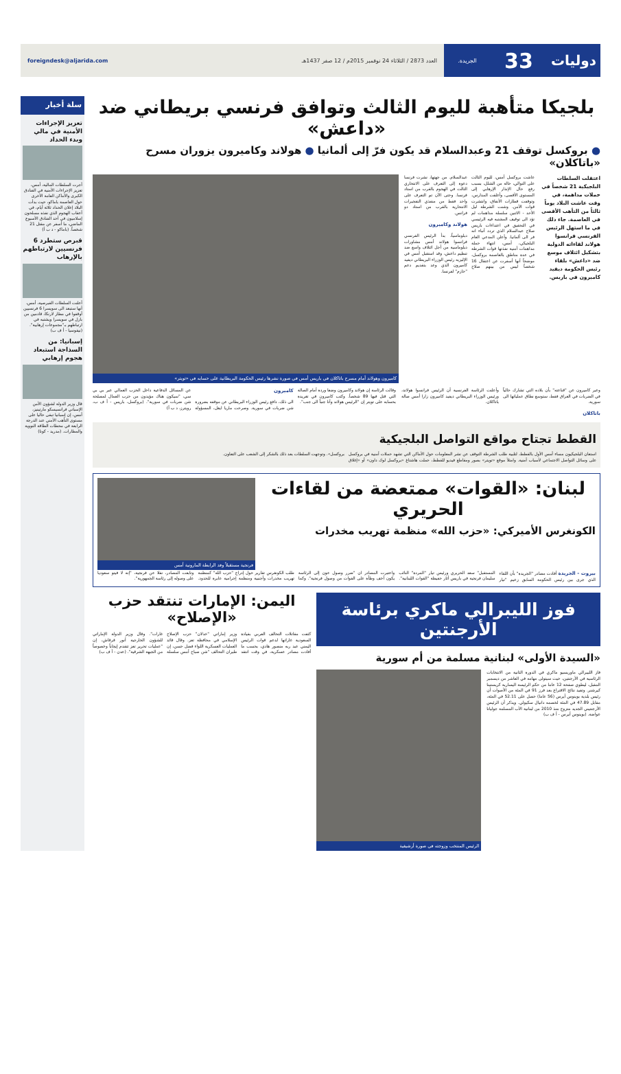دوليات
33 الجريدة. العدد 2873 / الثلاثاء 24 نوفمبر 2015م / 12 صفر 1437هـ foreigndesk@aljarida.com
بلجيكا متأهبة لليوم الثالث وتوافق فرنسي بريطاني ضد «داعش»
● بروكسل توقف 21 وعبدالسلام قد يكون فرّ إلى ألمانيا ● هولاند وكاميرون يزوران مسرح «باتاكلان»
اعتقلت السلطات البلجيكية 21 شخصاً في حملات مداهمة، في وقت عاشت البلاد يوماً ثالثاً من التأهب الأقصى في العاصمة. جاء ذلك في ما استهل الرئيس الفرنسي فرانسوا هولاند لقاءاته الدولية بتشكيل ائتلاف موسع ضد «داعش» بلقاء رئيس الحكومة ديفيد كاميرون في باريس.
عاشت بروكسل أمس، لليوم الثالث على التوالي، حالة من الشلل، بسبب رفع حال الإنذار الإرهابي إلى المستوى الأقصى، وأغلقت المدارس، وتوقفت قطارات الأنفاق، وانتشرت قوات الأمن. وشنت الشرطة ليل الأحد - الاثنين سلسلة مداهمات لم تؤد الى توقيف المشتبه فيه الرئيسي في التحقيق في اعتداءات باريس صلاح عبدالسلام الذي تردد أنباء انه فر الى ألمانيا. وأعلن المدعي العام البلجيكي، أمس، انتهاء حملة مداهمات أمنية نفذتها قوات الشرطة في عدة مناطق بالعاصمة بروكسل، موضحاً أنها أسفرت عن اعتقال 16 شخصاً ليس من بينهم صلاح عبدالسلام. من جهتها، نشرت فرنسا دعوة إلى التعرف على الانتحاري الثالث في الهجوم بالقرب من استاد فرنسا. وحتى الآن تم التعرف على واحد فقط من منفذي التفجيرات الانتحارية بالقرب من استاد دو فرانس.
هولاند وكاميرون
دبلوماسياً، بدأ الرئيس الفرنسي فرانسوا هولاند أمس مشاورات دبلوماسية من أجل ائتلاف واسع ضد تنظيم داعش، وقد استقبل أمس في الإليزيه رئيس الوزراء البريطاني ديفيد كاميرون الذي وعد بتقديم دعم "حازم" لفرنسا.
كاميرون وهولاند أمام مسرح باتاكلان في باريس أمس في صورة نشرها رئيس الحكومة البريطانية على حسابه في «تويتر»
وعبر كاميرون عن "قناعته" بأن بلاده التي تشارك حالياً في الضربات في العراق فقط، ستوسع نطاق عملياتها الى سورية.
باتاكلان
وأعلنت الرئاسة الفرنسية أن الرئيس فرانسوا هولاند، ورئيس الوزراء البريطاني ديفيد كاميرون زارا أمس صالة باتاكلان.
وقالت الرئاسة إن هولاند وكاميرون وضعا وردة أمام الصالة التي قتل فيها 89 شخصاً. وكتب كاميرون في تغريدة بحسابه على تويتر إن "الرئيس هولاند وأنا جنباً الى جنب".
كاميرون
الى ذلك، دافع رئيس الوزراء البريطاني عن موقفه بضرورة شن ضربات في سورية. وصرحت ماريا ايغل، المسؤولة عن المسائل الدفاعية داخل الحزب العمالي عبر بي بي سي، "سيكون هناك مؤيدون من حزب العمال لمصلحة شن ضربات في سورية". (بروكسل، باريس - أ ف ب، رويترز، د ب أ)
القطط تجتاح مواقع التواصل البلجيكية
استعان البلجيكيون مساء أمس الأول بالقطط، لتلبية طلب الشرطة التوقف عن نشر المعلومات حول الأماكن التي تشهد حملات أمنية في بروكسل على وسائل التواصل الاجتماعي لأسباب أمنية. وامتلأ موقع «تويتر» بصور ومقاطع فيديو للقطط، حملت هاشتاغ «بروكسل لوك داون» أو «إغلاق بروكسل». وتوجهت السلطات بعد ذلك بالشكر إلى الشعب على التعاون.
لبنان: «القوات» ممتعضة من لقاءات الحريري
الكونغرس الأميركي: «حزب الله» منظمة تهريب مخدرات
فرنجية مستقبلاً وفد الرابطة المارونية أمس
بيروت - الجريدة أفادت مصادر "الجريدة" بأن اللقاء الذي جرى بين رئيس الحكومة السابق زعيم "تيار المستقبل" سعد الحريري ورئيس تيار "المردة" النائب سليمان فرنجية في باريس أثار حفيظة "القوات اللبنانية". واعتبرت المصادر ان "ضرر وصول عون إلى الرئاسة يكون أخف وطأة على القوات من وصول فرنجية". وكما طلب الكونغرس تقارير حول إدراج "حزب الله" كمنظمة تهريب مخدرات وأجنبية ومنظمة إجرامية عابرة للحدود. وتابعت المصادر، نقلا عن فرنجية، "إنه لا فيتو سعوديا على وصوله إلى رئاسة الجمهورية".
فوز الليبرالي ماكري برئاسة الأرجنتين
«السيدة الأولى» لبنانية مسلمة من أم سورية
فاز الليبرالي ماوريسيو ماكري في الدورة الثانية من الانتخابات الرئاسية في الأرجنتين، حيث سيتولى مهامه في العاشر من ديسمبر المقبل، ليطوي صفحة 12 عاما من حكم الرئيسة اليسارية كريستينا كيرشنر. وتفيد نتائج الاقتراع بعد فرز 91 في المئة من الأصوات أن رئيس بلدية بوينوس أيرس (56 عاما) حصل على 52.11 في المئة، مقابل 47.89 في المئة لخصمه دانيال سكيولي. ويذكر أن الرئيس الأرجنتيني الجديد متزوج منذ 2010 من لبنانية الأب المسلمة جوليانا عواضة. (بوينوس أيرس - أ ف ب)
الرئيس المنتخب وزوجته في صورة أرشيفية
اليمن: الإمارات تنتقد حزب «الإصلاح»
كثفت مقاتلات التحالف العربي بقيادة السعودية غاراتها لدعم قوات الرئيس اليمني عبد ربه منصور هادي، بحسب ما أفادت مصادر عسكرية، في وقت انتقد وزير إماراتي "خذلان" حزب الإصلاح الإسلامي في محافظة تعز. وقال قائد العمليات العسكرية اللواء فضل حسن، إن طيران التحالف "شن صباح أمس سلسلة غارات". وقال وزير الدولة الإماراتي للشؤون الخارجية أنور قرقاش، إن "عمليات تحرير تعز تتقدم إيجاباً وخصوصاً من الجبهة الشرقية". (عدن - أ ف ب)
سلة أخبار
تعزيز الإجراءات الأمنية في مالي وبدء الحداد
أجرت السلطات المالية، أمس، تعزيز الإجراءات الأمنية في الفنادق الكبرى والأماكن العامة الأخرى حول العاصمة باماكو، حيث بدأت البلاد إعلان الحداد ثلاثة أيام، في أعقاب الهجوم الذي نفذه مسلحون إسلاميون في أحد الفنادق الأسبوع الماضي، ما أسفر عن مقتل 21 شخصاً. (باماكو - د ب أ)
قبرص ستطرد 6 فرنسيين لارتباطهم بالإرهاب
أعلنت السلطات القبرصية، أمس، أنها ستبعد الى سويسرا 6 فرنسيين أوقفوا في مطار لارنكا، قادمين من بازل في سويسرا ويشتبه في ارتباطهم بـ"مجموعات إرهابية". (نيقوسيا - أ ف ب)
إسبانيا: من السذاجة استبعاد هجوم إرهابي
قال وزير الدولة لشؤون الأمن الإسباني فرانسيسكو مارتينيز، أمس، إن إسبانيا تبقى حاليا على مستوى التأهب الأمني عند الدرجة الرابعة في محطات الطاقة النووية والمطارات. (مدريد - كونا)